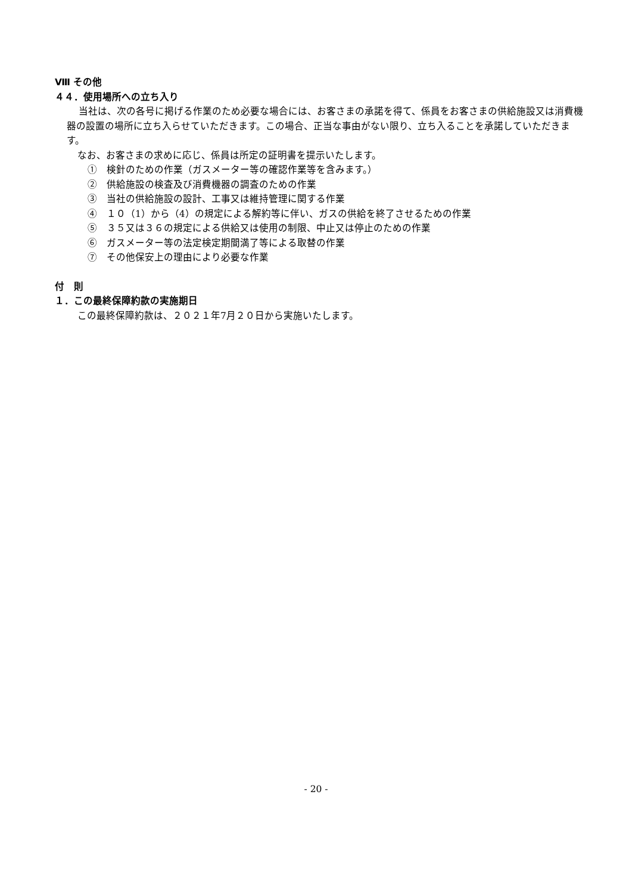Ⅷ その他
４４．使用場所への立ち入り
当社は、次の各号に掲げる作業のため必要な場合には、お客さまの承諾を得て、係員をお客さまの供給施設又は消費機器の設置の場所に立ち入らせていただきます。この場合、正当な事由がない限り、立ち入ることを承諾していただきます。
なお、お客さまの求めに応じ、係員は所定の証明書を提示いたします。
①　検針のための作業（ガスメーター等の確認作業等を含みます。）
②　供給施設の検査及び消費機器の調査のための作業
③　当社の供給施設の設計、工事又は維持管理に関する作業
④　１０（1）から（4）の規定による解約等に伴い、ガスの供給を終了させるための作業
⑤　３５又は３６の規定による供給又は使用の制限、中止又は停止のための作業
⑥　ガスメーター等の法定検定期間満了等による取替の作業
⑦　その他保安上の理由により必要な作業
付　則
１．この最終保障約款の実施期日
この最終保障約款は、２０２１年7月２０日から実施いたします。
- 20 -